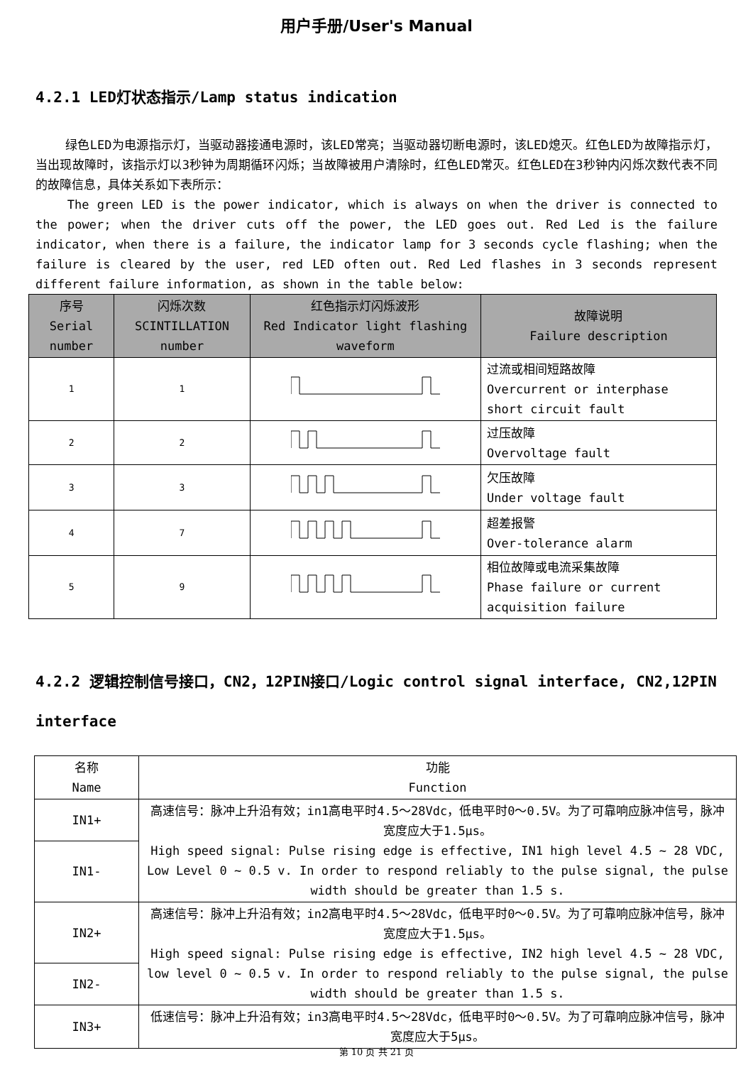用户手册/User's Manual
4.2.1 LED灯状态指示/Lamp status indication
绿色LED为电源指示灯，当驱动器接通电源时，该LED常亮；当驱动器切断电源时，该LED熄灭。红色LED为故障指示灯，当出现故障时，该指示灯以3秒钟为周期循环闪烁；当故障被用户清除时，红色LED常灭。红色LED在3秒钟内闪烁次数代表不同的故障信息，具体关系如下表所示：
The green LED is the power indicator, which is always on when the driver is connected to the power; when the driver cuts off the power, the LED goes out. Red Led is the failure indicator, when there is a failure, the indicator lamp for 3 seconds cycle flashing; when the failure is cleared by the user, red LED often out. Red Led flashes in 3 seconds represent different failure information, as shown in the table below:
| 序号 Serial number | 闪烁次数 SCINTILLATION number | 红色指示灯闪烁波形 Red Indicator light flashing waveform | 故障说明 Failure description |
| --- | --- | --- | --- |
| 1 | 1 | | 过流或相间短路故障 Overcurrent or interphase short circuit fault |
| 2 | 2 | | 过压故障 Overvoltage fault |
| 3 | 3 | | 欠压故障 Under voltage fault |
| 4 | 7 | | 超差报警 Over-tolerance alarm |
| 5 | 9 | | 相位故障或电流采集故障 Phase failure or current acquisition failure |
4.2.2 逻辑控制信号接口，CN2，12PIN接口/Logic control signal interface, CN2,12PIN interface
| 名称 Name | 功能 Function |
| IN1+ | 高速信号：脉冲上升沿有效；in1高电平时4.5～28Vdc，低电平时0～0.5V。为了可靠响应脉冲信号，脉冲宽度应大于1.5μs。 High speed signal: Pulse rising edge is effective, IN1 high level 4.5 ~ 28 VDC, Low Level 0 ~ 0.5 v. In order to respond reliably to the pulse signal, the pulse width should be greater than 1.5 s. |
| IN1- | |
| IN2+ | 高速信号：脉冲上升沿有效；in2高电平时4.5～28Vdc，低电平时0～0.5V。为了可靠响应脉冲信号，脉冲宽度应大于1.5μs。 High speed signal: Pulse rising edge is effective, IN2 high level 4.5 ~ 28 VDC, low level 0 ~ 0.5 v. In order to respond reliably to the pulse signal, the pulse width should be greater than 1.5 s. |
| IN2- | |
| IN3+ | 低速信号：脉冲上升沿有效；in3高电平时4.5～28Vdc，低电平时0～0.5V。为了可靠响应脉冲信号，脉冲宽度应大于5μs。 |
第 10 页 共 21 页